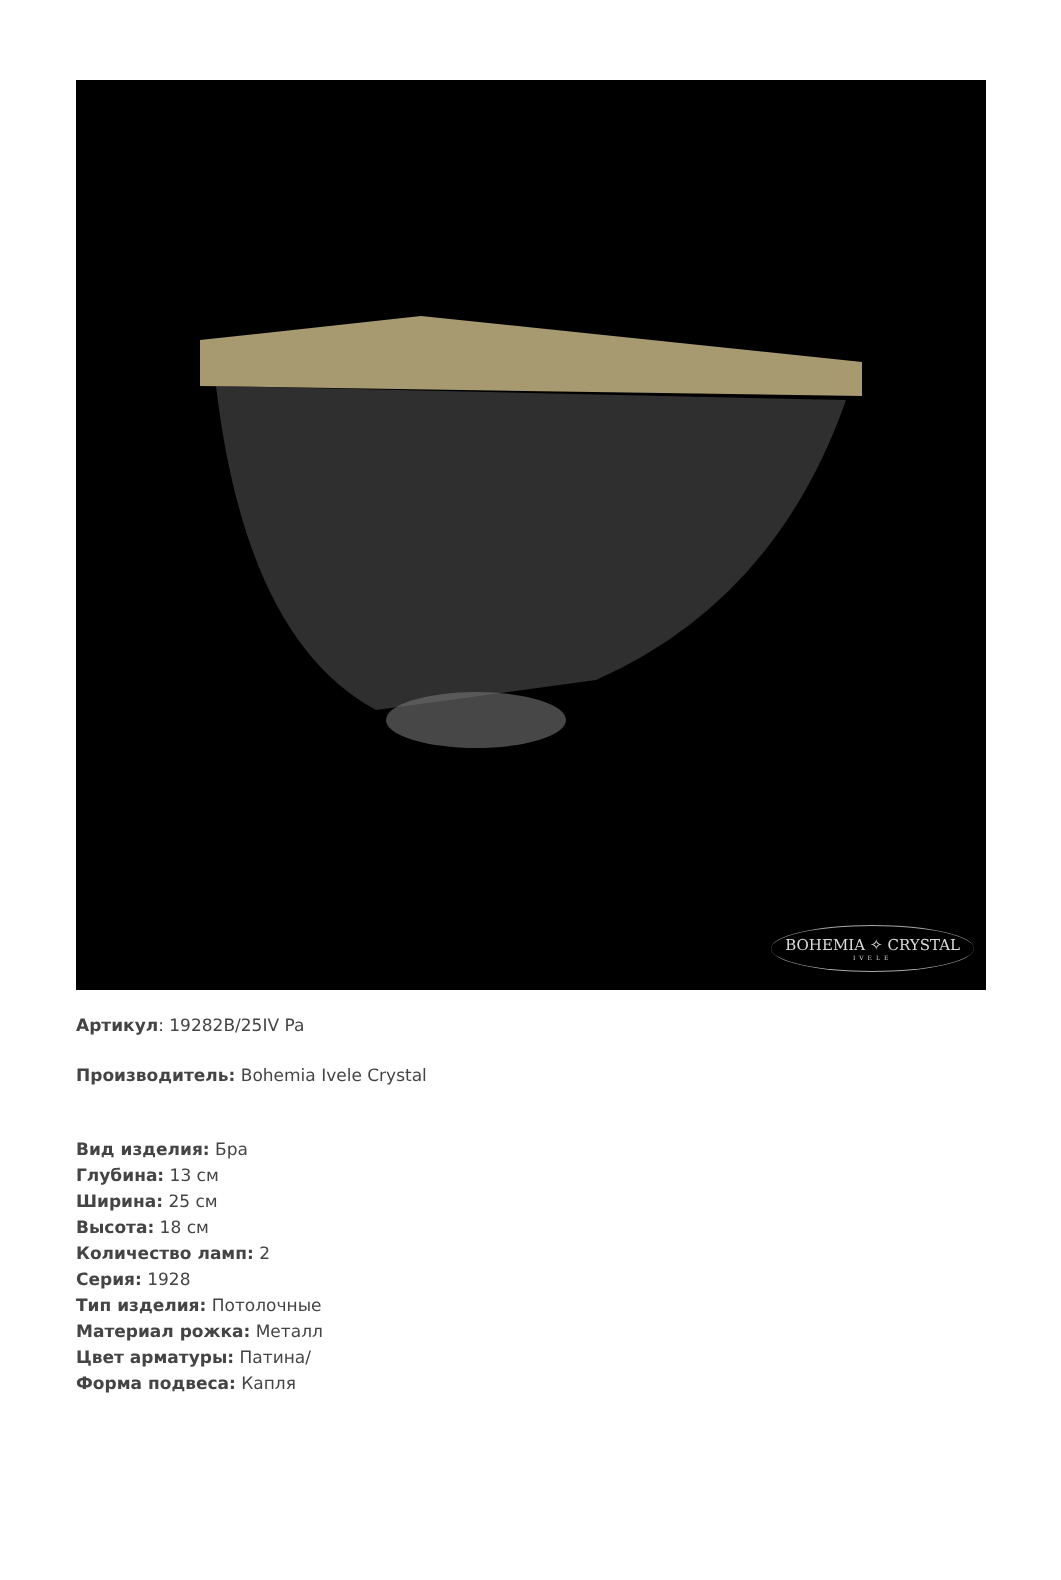BOHEMIA ✧ CRYSTAL
IVELE
Артикул: 19282B/25IV Pa
Производитель: Bohemia Ivele Crystal
Вид изделия: Бра
Глубина: 13 см
Ширина: 25 см
Высота: 18 см
Количество ламп: 2
Серия: 1928
Тип изделия: Потолочные
Материал рожка: Металл
Цвет арматуры: Патина/
Форма подвеса: Капля